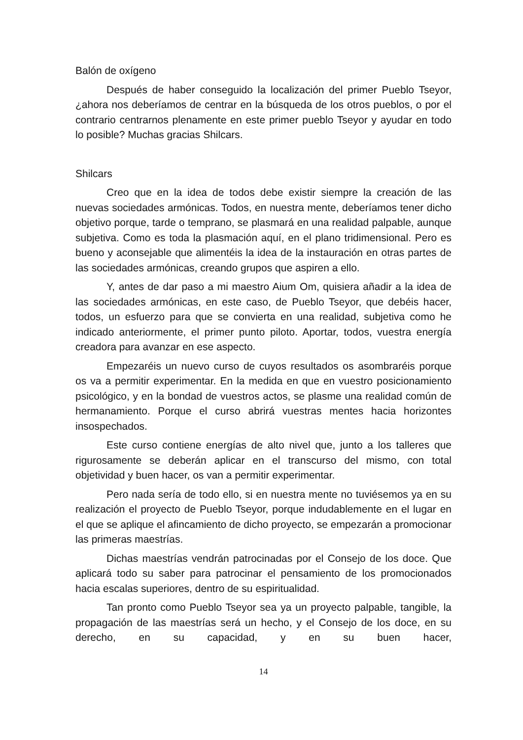Balón de oxígeno
Después de haber conseguido la localización del primer Pueblo Tseyor, ¿ahora nos deberíamos de centrar en la búsqueda de los otros pueblos, o por el contrario centrarnos plenamente en este primer pueblo Tseyor y ayudar en todo lo posible? Muchas gracias Shilcars.
Shilcars
Creo que en la idea de todos debe existir siempre la creación de las nuevas sociedades armónicas. Todos, en nuestra mente, deberíamos tener dicho objetivo porque, tarde o temprano, se plasmará en una realidad palpable, aunque subjetiva. Como es toda la plasmación aquí, en el plano tridimensional. Pero es bueno y aconsejable que alimentéis la idea de la instauración en otras partes de las sociedades armónicas, creando grupos que aspiren a ello.
Y, antes de dar paso a mi maestro Aium Om, quisiera añadir a la idea de las sociedades armónicas, en este caso, de Pueblo Tseyor, que debéis hacer, todos, un esfuerzo para que se convierta en una realidad, subjetiva como he indicado anteriormente, el primer punto piloto. Aportar, todos, vuestra energía creadora para avanzar en ese aspecto.
Empezaréis un nuevo curso de cuyos resultados os asombraréis porque os va a permitir experimentar. En la medida en que en vuestro posicionamiento psicológico, y en la bondad de vuestros actos, se plasme una realidad común de hermanamiento. Porque el curso abrirá vuestras mentes hacia horizontes insospechados.
Este curso contiene energías de alto nivel que, junto a los talleres que rigurosamente se deberán aplicar en el transcurso del mismo, con total objetividad y buen hacer, os van a permitir experimentar.
Pero nada sería de todo ello, si en nuestra mente no tuviésemos ya en su realización el proyecto de Pueblo Tseyor, porque indudablemente en el lugar en el que se aplique el afincamiento de dicho proyecto, se empezarán a promocionar las primeras maestrías.
Dichas maestrías vendrán patrocinadas por el Consejo de los doce. Que aplicará todo su saber para patrocinar el pensamiento de los promocionados hacia escalas superiores, dentro de su espiritualidad.
Tan pronto como Pueblo Tseyor sea ya un proyecto palpable, tangible, la propagación de las maestrías será un hecho, y el Consejo de los doce, en su derecho, en su capacidad, y en su buen hacer,
14